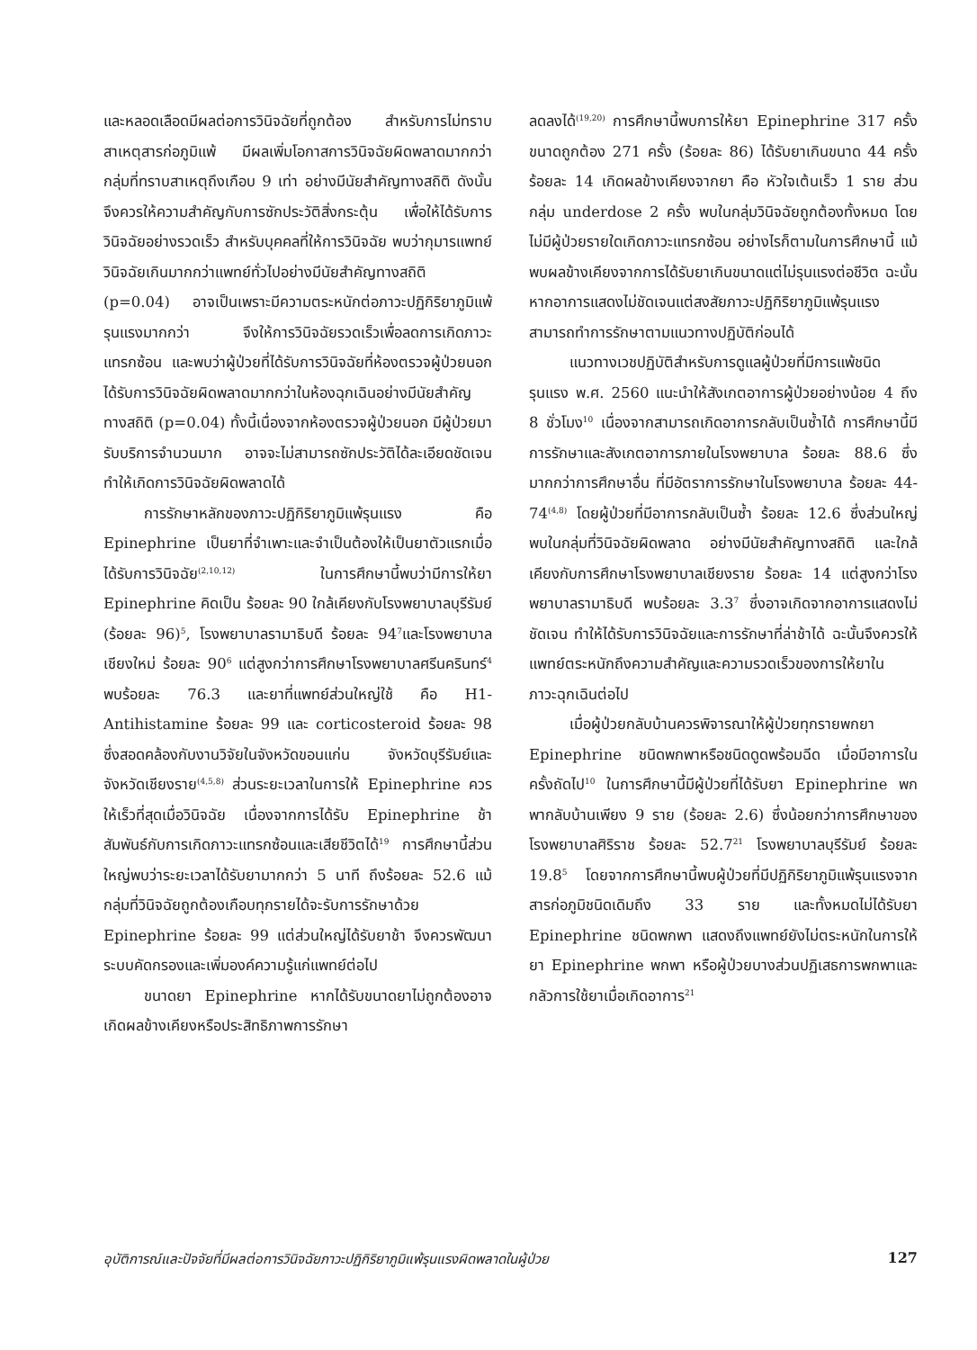และหลอดเลือดมีผลต่อการวินิจฉัยที่ถูกต้อง สำหรับการไม่ทราบสาเหตุสารก่อภูมิแพ้ มีผลเพิ่มโอกาสการวินิจฉัยผิดพลาดมากกว่ากลุ่มที่ทราบสาเหตุถึงเกือบ 9 เท่า อย่างมีนัยสำคัญทางสถิติ ดังนั้นจึงควรให้ความสำคัญกับการซักประวัติสิ่งกระตุ้น เพื่อให้ได้รับการวินิจฉัยอย่างรวดเร็ว สำหรับบุคคลที่ให้การวินิจฉัย พบว่ากุมารแพทย์วินิจฉัยเกินมากกว่าแพทย์ทั่วไปอย่างมีนัยสำคัญทางสถิติ (p=0.04) อาจเป็นเพราะมีความตระหนักต่อภาวะปฏิกิริยาภูมิแพ้รุนแรงมากกว่า จึงให้การวินิจฉัยรวดเร็วเพื่อลดการเกิดภาวะแทรกซ้อน และพบว่าผู้ป่วยที่ได้รับการวินิจฉัยที่ห้องตรวจผู้ป่วยนอกได้รับการวินิจฉัยผิดพลาดมากกว่าในห้องฉุกเฉินอย่างมีนัยสำคัญทางสถิติ (p=0.04) ทั้งนี้เนื่องจากห้องตรวจผู้ป่วยนอก มีผู้ป่วยมารับบริการจำนวนมาก อาจจะไม่สามารถซักประวัติได้ละเอียดชัดเจน ทำให้เกิดการวินิจฉัยผิดพลาดได้
การรักษาหลักของภาวะปฏิกิริยาภูมิแพ้รุนแรง คือ Epinephrine เป็นยาที่จำเพาะและจำเป็นต้องให้เป็นยาตัวแรกเมื่อได้รับการวินิจฉัย<sup>(2,10,12)</sup> ในการศึกษานี้พบว่ามีการให้ยา Epinephrine คิดเป็น ร้อยละ 90 ใกล้เคียงกับโรงพยาบาลบุรีรัมย์ (ร้อยละ 96)<sup>5</sup>, โรงพยาบาลรามาธิบดี ร้อยละ 94<sup>7</sup>และโรงพยาบาลเชียงใหม่ ร้อยละ 90<sup>6</sup> แต่สูงกว่าการศึกษาโรงพยาบาลศรีนครินทร์<sup>4</sup> พบร้อยละ 76.3 และยาที่แพทย์ส่วนใหญ่ใช้ คือ H1-Antihistamine ร้อยละ 99 และ corticosteroid ร้อยละ 98 ซึ่งสอดคล้องกับงานวิจัยในจังหวัดขอนแก่น จังหวัดบุรีรัมย์และจังหวัดเชียงราย<sup>(4,5,8)</sup> ส่วนระยะเวลาในการให้ Epinephrine ควรให้เร็วที่สุดเมื่อวินิจฉัย เนื่องจากการได้รับ Epinephrine ช้า สัมพันธ์กับการเกิดภาวะแทรกซ้อนและเสียชีวิตได้<sup>19</sup> การศึกษานี้ส่วนใหญ่พบว่าระยะเวลาได้รับยามากกว่า 5 นาที ถึงร้อยละ 52.6 แม้กลุ่มที่วินิจฉัยถูกต้องเกือบทุกรายได้จะรับการรักษาด้วย Epinephrine ร้อยละ 99 แต่ส่วนใหญ่ได้รับยาช้า จึงควรพัฒนาระบบคัดกรองและเพิ่มองค์ความรู้แก่แพทย์ต่อไป
ขนาดยา Epinephrine หากได้รับขนาดยาไม่ถูกต้องอาจเกิดผลข้างเคียงหรือประสิทธิภาพการรักษา
ลดลงได้<sup>(19,20)</sup> การศึกษานี้พบการให้ยา Epinephrine 317 ครั้ง ขนาดถูกต้อง 271 ครั้ง (ร้อยละ 86) ได้รับยาเกินขนาด 44 ครั้ง ร้อยละ 14 เกิดผลข้างเคียงจากยา คือ หัวใจเต้นเร็ว 1 ราย ส่วนกลุ่ม underdose 2 ครั้ง พบในกลุ่มวินิจฉัยถูกต้องทั้งหมด โดยไม่มีผู้ป่วยรายใดเกิดภาวะแทรกซ้อน อย่างไรก็ตามในการศึกษานี้ แม้พบผลข้างเคียงจากการได้รับยาเกินขนาดแต่ไม่รุนแรงต่อชีวิต ฉะนั้นหากอาการแสดงไม่ชัดเจนแต่สงสัยภาวะปฏิกิริยาภูมิแพ้รุนแรง สามารถทำการรักษาตามแนวทางปฏิบัติก่อนได้
แนวทางเวชปฏิบัติสำหรับการดูแลผู้ป่วยที่มีการแพ้ชนิดรุนแรง พ.ศ. 2560 แนะนำให้สังเกตอาการผู้ป่วยอย่างน้อย 4 ถึง 8 ชั่วโมง<sup>10</sup> เนื่องจากสามารถเกิดอาการกลับเป็นซ้ำได้ การศึกษานี้มีการรักษาและสังเกตอาการภายในโรงพยาบาล ร้อยละ 88.6 ซึ่งมากกว่าการศึกษาอื่น ที่มีอัตราการรักษาในโรงพยาบาล ร้อยละ 44-74<sup>(4,8)</sup> โดยผู้ป่วยที่มีอาการกลับเป็นซ้ำ ร้อยละ 12.6 ซึ่งส่วนใหญ่พบในกลุ่มที่วินิจฉัยผิดพลาด อย่างมีนัยสำคัญทางสถิติ และใกล้เคียงกับการศึกษาโรงพยาบาลเชียงราย ร้อยละ 14 แต่สูงกว่าโรงพยาบาลรามาธิบดี พบร้อยละ 3.3<sup>7</sup> ซึ่งอาจเกิดจากอาการแสดงไม่ชัดเจน ทำให้ได้รับการวินิจฉัยและการรักษาที่ล่าช้าได้ ฉะนั้นจึงควรให้แพทย์ตระหนักถึงความสำคัญและความรวดเร็วของการให้ยาในภาวะฉุกเฉินต่อไป
เมื่อผู้ป่วยกลับบ้านควรพิจารณาให้ผู้ป่วยทุกรายพกยา Epinephrine ชนิดพกพาหรือชนิดดูดพร้อมฉีด เมื่อมีอาการในครั้งถัดไป<sup>10</sup> ในการศึกษานี้มีผู้ป่วยที่ได้รับยา Epinephrine พกพากลับบ้านเพียง 9 ราย (ร้อยละ 2.6) ซึ่งน้อยกว่าการศึกษาของโรงพยาบาลศิริราช ร้อยละ 52.7<sup>21</sup> โรงพยาบาลบุรีรัมย์ ร้อยละ 19.8<sup>5</sup> โดยจากการศึกษานี้พบผู้ป่วยที่มีปฏิกิริยาภูมิแพ้รุนแรงจากสารก่อภูมิชนิดเดิมถึง 33 ราย และทั้งหมดไม่ได้รับยา Epinephrine ชนิดพกพา แสดงถึงแพทย์ยังไม่ตระหนักในการให้ยา Epinephrine พกพา หรือผู้ป่วยบางส่วนปฏิเสธการพกพาและกลัวการใช้ยาเมื่อเกิดอาการ<sup>21</sup>
อุบัติการณ์และปัจจัยที่มีผลต่อการวินิจฉัยภาวะปฏิกิริยาภูมิแพ้รุนแรงผิดพลาดในผู้ป่วย 127